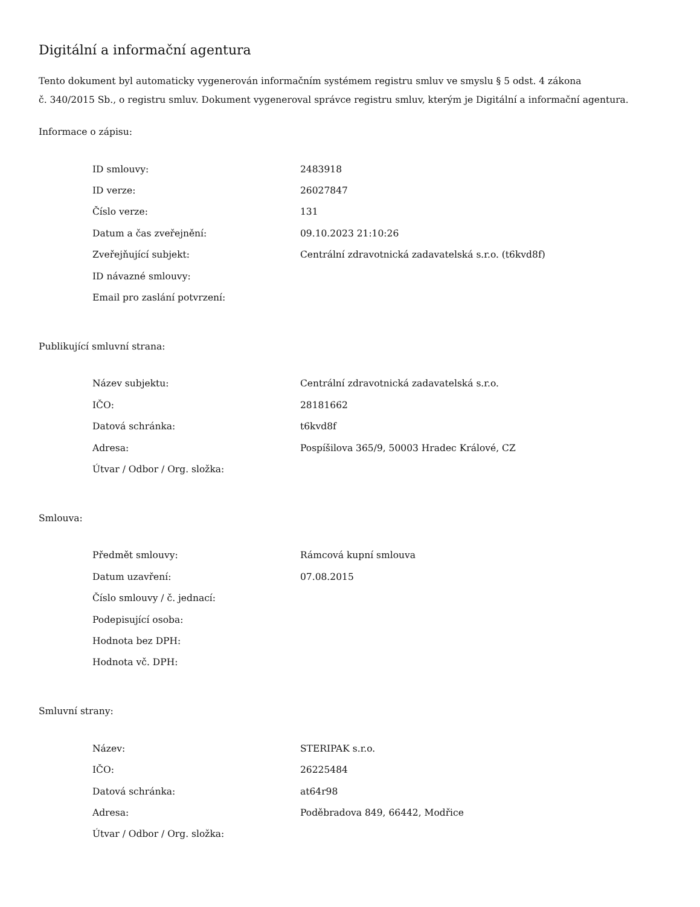Digitální a informační agentura
Tento dokument byl automaticky vygenerován informačním systémem registru smluv ve smyslu § 5 odst. 4 zákona
č. 340/2015 Sb., o registru smluv. Dokument vygeneroval správce registru smluv, kterým je Digitální a informační agentura.
Informace o zápisu:
| ID smlouvy: | 2483918 |
| ID verze: | 26027847 |
| Číslo verze: | 131 |
| Datum a čas zveřejnění: | 09.10.2023 21:10:26 |
| Zveřejňující subjekt: | Centrální zdravotnická zadavatelská s.r.o. (t6kvd8f) |
| ID návazné smlouvy: | |
| Email pro zaslání potvrzení: | |
Publikující smluvní strana:
| Název subjektu: | Centrální zdravotnická zadavatelská s.r.o. |
| IČO: | 28181662 |
| Datová schránka: | t6kvd8f |
| Adresa: | Pospíšilova 365/9, 50003 Hradec Králové, CZ |
| Útvar / Odbor / Org. složka: | |
Smlouva:
| Předmět smlouvy: | Rámcová kupní smlouva |
| Datum uzavření: | 07.08.2015 |
| Číslo smlouvy / č. jednací: | |
| Podepisující osoba: | |
| Hodnota bez DPH: | |
| Hodnota vč. DPH: | |
Smluvní strany:
| Název: | STERIPAK s.r.o. |
| IČO: | 26225484 |
| Datová schránka: | at64r98 |
| Adresa: | Poděbradova 849, 66442, Modřice |
| Útvar / Odbor / Org. složka: | |